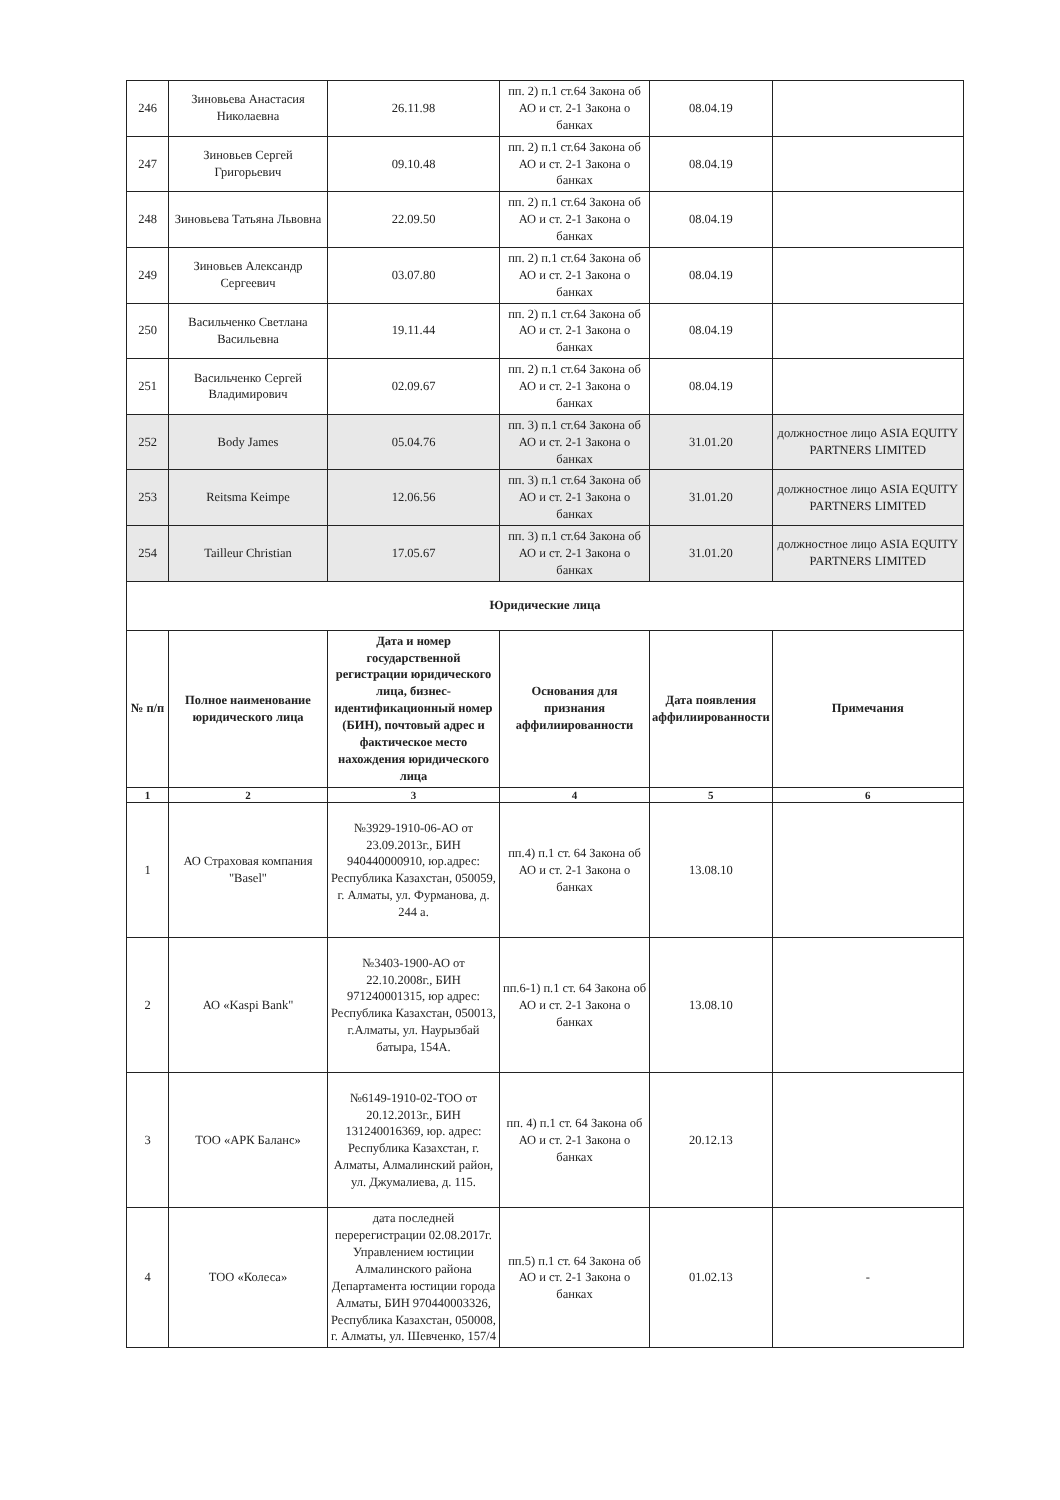| 246 | Зиновьева Анастасия Николаевна | 26.11.98 | пп. 2) п.1 ст.64 Закона об АО и ст. 2-1 Закона о банках | 08.04.19 | |
| 247 | Зиновьев Сергей Григорьевич | 09.10.48 | пп. 2) п.1 ст.64 Закона об АО и ст. 2-1 Закона о банках | 08.04.19 | |
| 248 | Зиновьева Татьяна Львовна | 22.09.50 | пп. 2) п.1 ст.64 Закона об АО и ст. 2-1 Закона о банках | 08.04.19 | |
| 249 | Зиновьев Александр Сергеевич | 03.07.80 | пп. 2) п.1 ст.64 Закона об АО и ст. 2-1 Закона о банках | 08.04.19 | |
| 250 | Васильченко Светлана Васильевна | 19.11.44 | пп. 2) п.1 ст.64 Закона об АО и ст. 2-1 Закона о банках | 08.04.19 | |
| 251 | Васильченко Сергей Владимирович | 02.09.67 | пп. 2) п.1 ст.64 Закона об АО и ст. 2-1 Закона о банках | 08.04.19 | |
| 252 | Body James | 05.04.76 | пп. 3) п.1 ст.64 Закона об АО и ст. 2-1 Закона о банках | 31.01.20 | должностное лицо ASIA EQUITY PARTNERS LIMITED |
| 253 | Reitsma Keimpe | 12.06.56 | пп. 3) п.1 ст.64 Закона об АО и ст. 2-1 Закона о банках | 31.01.20 | должностное лицо ASIA EQUITY PARTNERS LIMITED |
| 254 | Tailleur Christian | 17.05.67 | пп. 3) п.1 ст.64 Закона об АО и ст. 2-1 Закона о банках | 31.01.20 | должностное лицо ASIA EQUITY PARTNERS LIMITED |
| Юридические лица | | | | | |
| № п/п | Полное наименование юридического лица | Дата и номер государственной регистрации юридического лица, бизнес-идентификационный номер (БИН), почтовый адрес и фактическое место нахождения юридического лица | Основания для признания аффилиированности | Дата появления аффилиированности | Примечания |
| 1 | 2 | 3 | 4 | 5 | 6 |
| 1 | АО Страховая компания "Basel" | №3929-1910-06-АО от 23.09.2013г., БИН 940440000910, юр.адрес: Республика Казахстан, 050059, г. Алматы, ул. Фурманова, д. 244 а. | пп.4) п.1 ст. 64 Закона об АО и ст. 2-1 Закона о банках | 13.08.10 | |
| 2 | АО «Kaspi Bank" | №3403-1900-АО от 22.10.2008г., БИН 971240001315, юр адрес: Республика Казахстан, 050013, г.Алматы, ул. Наурызбай батыра, 154А. | пп.6-1) п.1 ст. 64 Закона об АО и ст. 2-1 Закона о банках | 13.08.10 | |
| 3 | ТОО «АРК Баланс» | №6149-1910-02-ТОО от 20.12.2013г., БИН 131240016369, юр. адрес: Республика Казахстан, г. Алматы, Алмалинский район, ул. Джумалиева, д. 115. | пп. 4) п.1 ст. 64 Закона об АО и ст. 2-1 Закона о банках | 20.12.13 | |
| 4 | ТОО «Колеса» | дата последней перерегистрации 02.08.2017г. Управлением юстиции Алмалинского района Департамента юстиции города Алматы, БИН 970440003326, Республика Казахстан, 050008, г. Алматы, ул. Шевченко, 157/4 | пп.5) п.1 ст. 64 Закона об АО и ст. 2-1 Закона о банках | 01.02.13 | - |